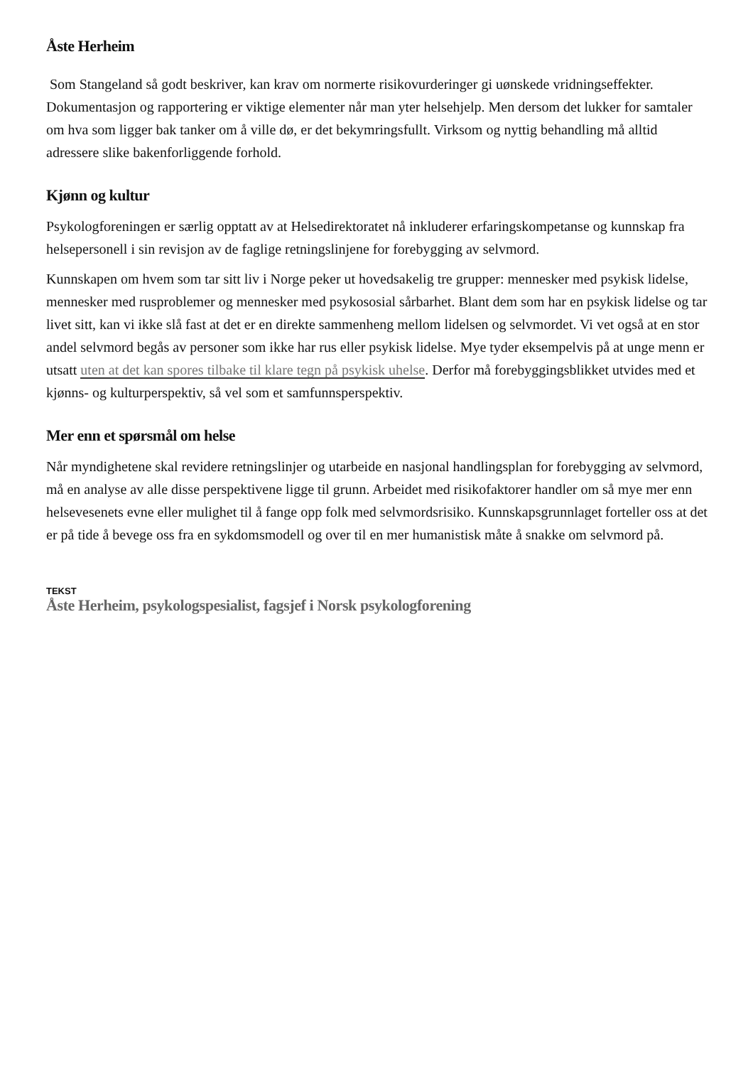Åste Herheim
Som Stangeland så godt beskriver, kan krav om normerte risikovurderinger gi uønskede vridningseffekter. Dokumentasjon og rapportering er viktige elementer når man yter helsehjelp. Men dersom det lukker for samtaler om hva som ligger bak tanker om å ville dø, er det bekymringsfullt. Virksom og nyttig behandling må alltid adressere slike bakenforliggende forhold.
Kjønn og kultur
Psykologforeningen er særlig opptatt av at Helsedirektoratet nå inkluderer erfaringskompetanse og kunnskap fra helsepersonell i sin revisjon av de faglige retningslinjene for forebygging av selvmord.
Kunnskapen om hvem som tar sitt liv i Norge peker ut hovedsakelig tre grupper: mennesker med psykisk lidelse, mennesker med rusproblemer og mennesker med psykososial sårbarhet. Blant dem som har en psykisk lidelse og tar livet sitt, kan vi ikke slå fast at det er en direkte sammenheng mellom lidelsen og selvmordet. Vi vet også at en stor andel selvmord begås av personer som ikke har rus eller psykisk lidelse. Mye tyder eksempelvis på at unge menn er utsatt uten at det kan spores tilbake til klare tegn på psykisk uhelse. Derfor må forebyggingsblikket utvides med et kjønns- og kulturperspektiv, så vel som et samfunnsperspektiv.
Mer enn et spørsmål om helse
Når myndighetene skal revidere retningslinjer og utarbeide en nasjonal handlingsplan for forebygging av selvmord, må en analyse av alle disse perspektivene ligge til grunn. Arbeidet med risikofaktorer handler om så mye mer enn helsevesenets evne eller mulighet til å fange opp folk med selvmordsrisiko. Kunnskapsgrunnlaget forteller oss at det er på tide å bevege oss fra en sykdomsmodell og over til en mer humanistisk måte å snakke om selvmord på.
TEKST
Åste Herheim, psykologspesialist, fagsjef i Norsk psykologforening